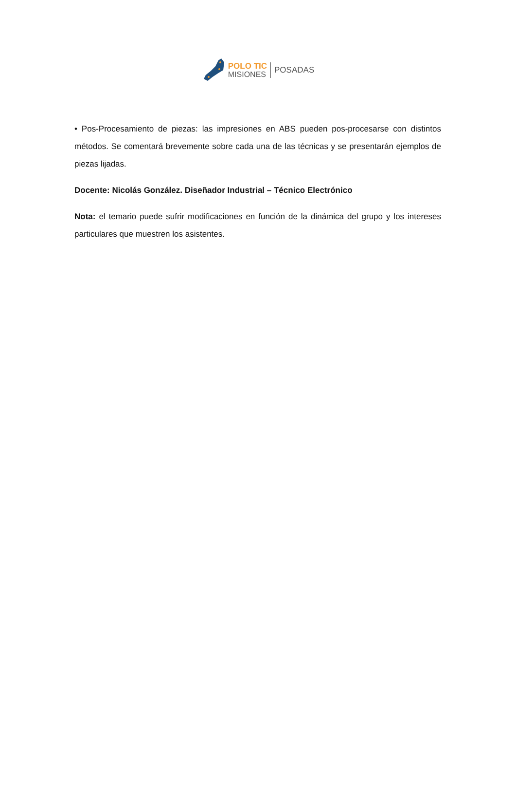POLO TIC
MISIONES
POSADAS
• Pos-Procesamiento de piezas: las impresiones en ABS pueden pos-procesarse con distintos métodos. Se comentará brevemente sobre cada una de las técnicas y se presentarán ejemplos de piezas lijadas.
Docente: Nicolás González. Diseñador Industrial – Técnico Electrónico
Nota: el temario puede sufrir modificaciones en función de la dinámica del grupo y los intereses particulares que muestren los asistentes.